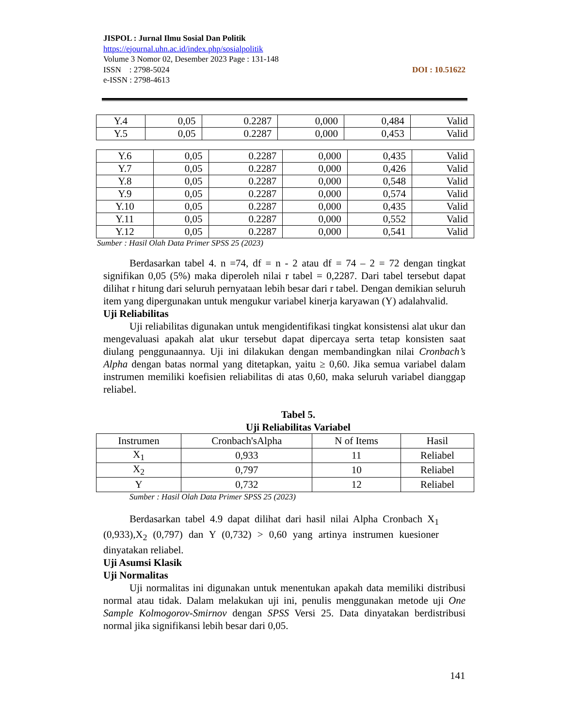JISPOL : Jurnal Ilmu Sosial Dan Politik
https://ejournal.uhn.ac.id/index.php/sosialpolitik
Volume 3 Nomor 02, Desember 2023 Page : 131-148
ISSN : 2798-5024 DOI : 10.51622
e-ISSN : 2798-4613
| Y.4 | 0,05 | 0.2287 | 0,000 | 0,484 | Valid |
| Y.5 | 0,05 | 0.2287 | 0,000 | 0,453 | Valid |
| Y.6 | 0,05 | 0.2287 | 0,000 | 0,435 | Valid |
| Y.7 | 0,05 | 0.2287 | 0,000 | 0,426 | Valid |
| Y.8 | 0,05 | 0.2287 | 0,000 | 0,548 | Valid |
| Y.9 | 0,05 | 0.2287 | 0,000 | 0,574 | Valid |
| Y.10 | 0,05 | 0.2287 | 0,000 | 0,435 | Valid |
| Y.11 | 0,05 | 0.2287 | 0,000 | 0,552 | Valid |
| Y.12 | 0,05 | 0.2287 | 0,000 | 0,541 | Valid |
Sumber : Hasil Olah Data Primer SPSS 25 (2023)
Berdasarkan tabel 4. n =74, df = n - 2 atau df = 74 – 2 = 72 dengan tingkat signifikan 0,05 (5%) maka diperoleh nilai r tabel = 0,2287. Dari tabel tersebut dapat dilihat r hitung dari seluruh pernyataan lebih besar dari r tabel. Dengan demikian seluruh item yang dipergunakan untuk mengukur variabel kinerja karyawan (Y) adalahvalid.
Uji Reliabilitas
Uji reliabilitas digunakan untuk mengidentifikasi tingkat konsistensi alat ukur dan mengevaluasi apakah alat ukur tersebut dapat dipercaya serta tetap konsisten saat diulang penggunaannya. Uji ini dilakukan dengan membandingkan nilai Cronbach’s Alpha dengan batas normal yang ditetapkan, yaitu ≥ 0,60. Jika semua variabel dalam instrumen memiliki koefisien reliabilitas di atas 0,60, maka seluruh variabel dianggap reliabel.
Tabel 5.
Uji Reliabilitas Variabel
| Instrumen | Cronbach'sAlpha | N of Items | Hasil |
| --- | --- | --- | --- |
| X<sub>1</sub> | 0,933 | 11 | Reliabel |
| X<sub>2</sub> | 0,797 | 10 | Reliabel |
| Y | 0,732 | 12 | Reliabel |
Sumber : Hasil Olah Data Primer SPSS 25 (2023)
Berdasarkan tabel 4.9 dapat dilihat dari hasil nilai Alpha Cronbach X<sub>1</sub> (0,933),X<sub>2</sub> (0,797) dan Y (0,732) > 0,60 yang artinya instrumen kuesioner dinyatakan reliabel.
Uji Asumsi Klasik
Uji Normalitas
Uji normalitas ini digunakan untuk menentukan apakah data memiliki distribusi normal atau tidak. Dalam melakukan uji ini, penulis menggunakan metode uji One Sample Kolmogorov-Smirnov dengan SPSS Versi 25. Data dinyatakan berdistribusi normal jika signifikansi lebih besar dari 0,05.
141